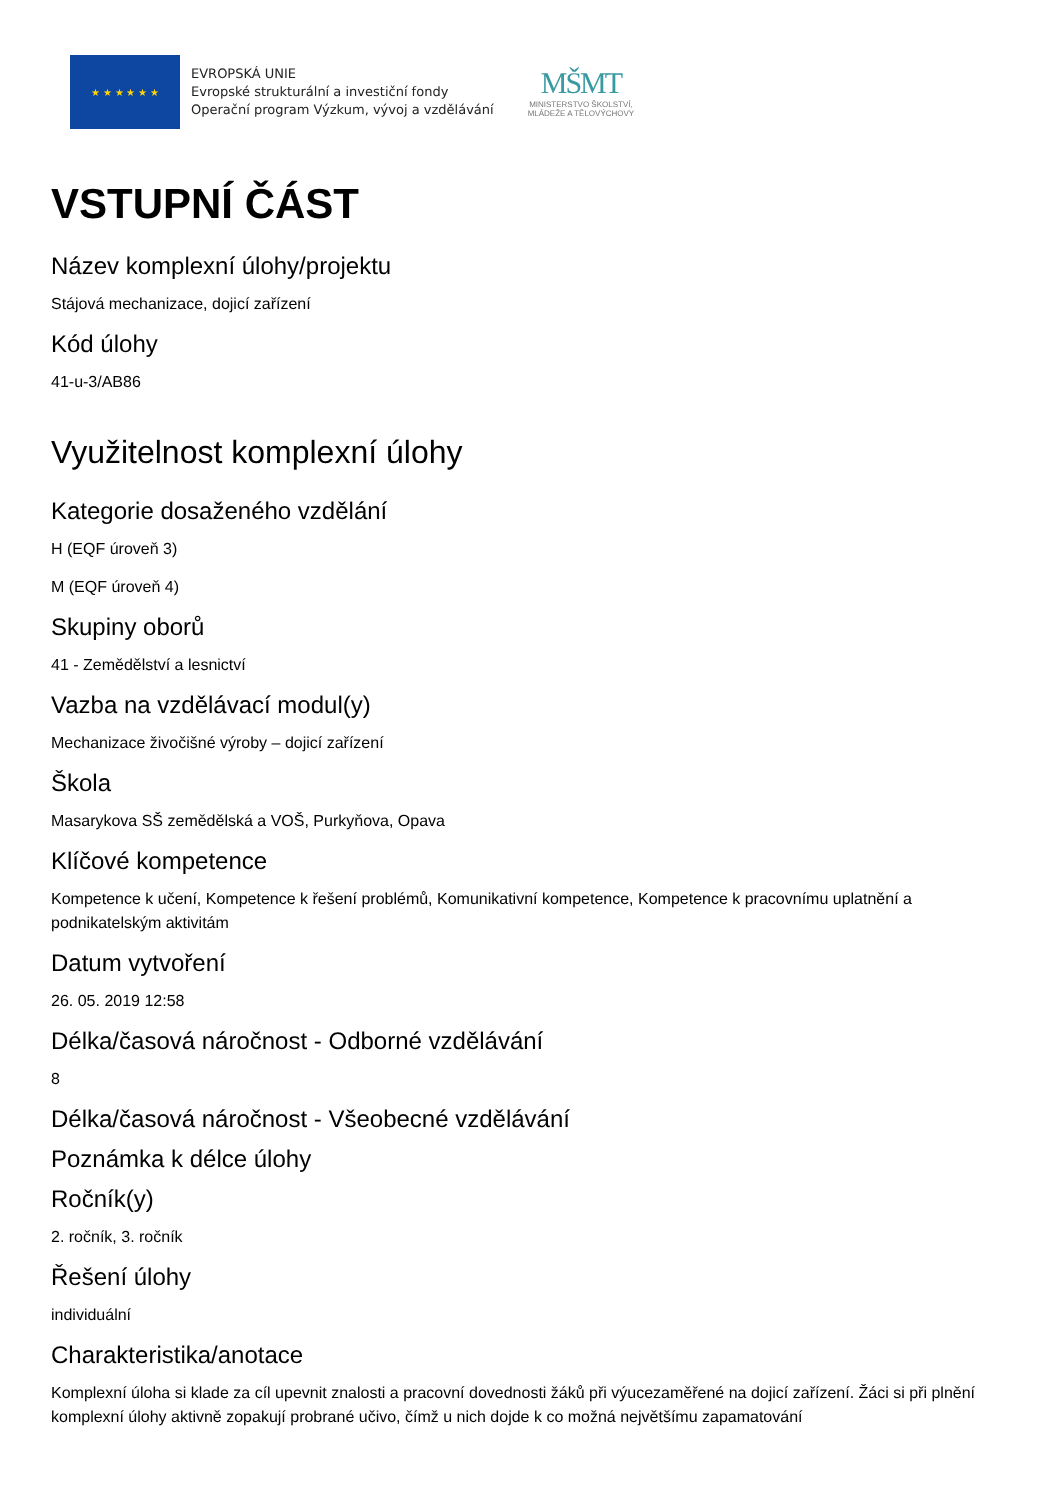★ ★ ★ ★ ★ ★
EVROPSKÁ UNIE
Evropské strukturální a investiční fondy
Operační program Výzkum, vývoj a vzdělávání
MŠMT
MINISTERSTVO ŠKOLSTVÍ,
MLÁDEŽE A TĚLOVÝCHOVY
VSTUPNÍ ČÁST
Název komplexní úlohy/projektu
Stájová mechanizace, dojicí zařízení
Kód úlohy
41-u-3/AB86
Využitelnost komplexní úlohy
Kategorie dosaženého vzdělání
H (EQF úroveň 3)
M (EQF úroveň 4)
Skupiny oborů
41 - Zemědělství a lesnictví
Vazba na vzdělávací modul(y)
Mechanizace živočišné výroby – dojicí zařízení
Škola
Masarykova SŠ zemědělská a VOŠ, Purkyňova, Opava
Klíčové kompetence
Kompetence k učení, Kompetence k řešení problémů, Komunikativní kompetence, Kompetence k pracovnímu uplatnění a podnikatelským aktivitám
Datum vytvoření
26. 05. 2019 12:58
Délka/časová náročnost - Odborné vzdělávání
8
Délka/časová náročnost - Všeobecné vzdělávání
Poznámka k délce úlohy
Ročník(y)
2. ročník, 3. ročník
Řešení úlohy
individuální
Charakteristika/anotace
Komplexní úloha si klade za cíl upevnit znalosti a pracovní dovednosti žáků při výucezaměřené na dojicí zařízení. Žáci si při plnění komplexní úlohy aktivně zopakují probrané učivo, čímž u nich dojde k co možná největšímu zapamatování